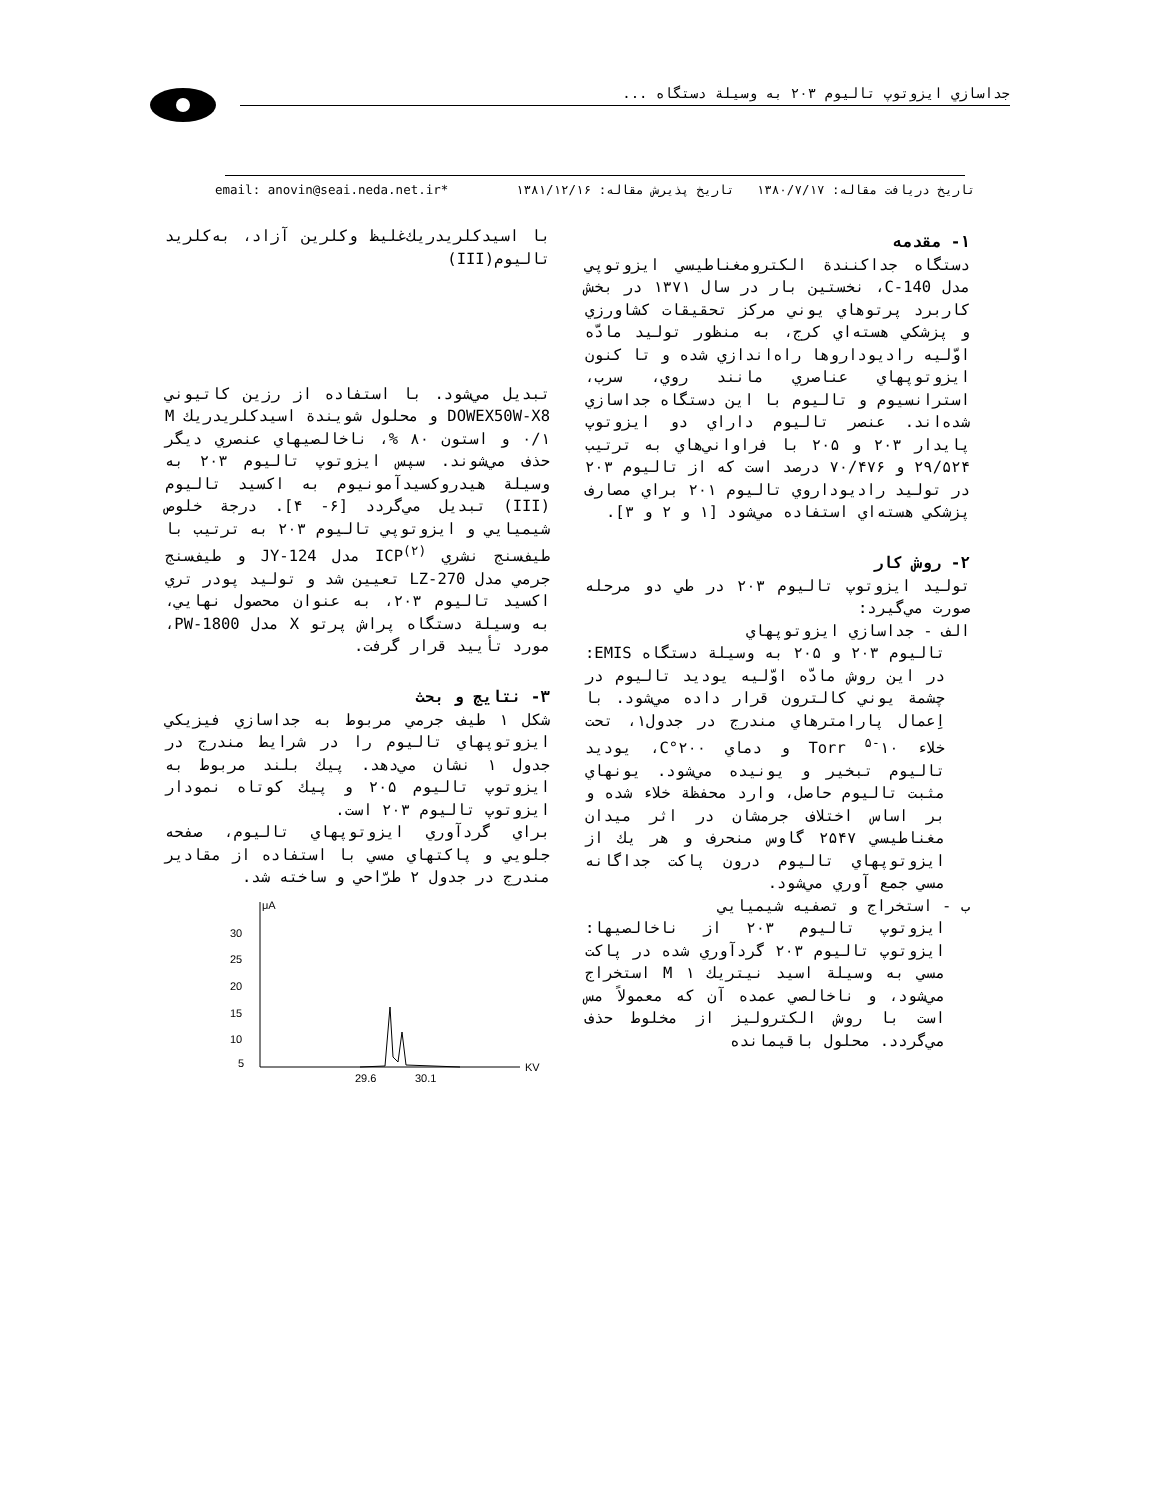جداسازي ايزوتوپ تاليوم ۲۰۳ به وسيلة دستگاه ...
تاريخ دريافت مقاله: ۱۳۸۰/۷/۱۷ تاريخ پذيرش مقاله: ۱۳۸۱/۱۲/۱۶ *email: anovin@seai.neda.net.ir
۱- مقدمه
دستگاه جداكنندة الكترومغناطيسي ايزوتوپي مدل C-140، نخستين بار در سال ۱۳۷۱ در بخش كاربرد پرتوهاي يوني مركز تحقيقات كشاورزي و پزشكي هسته‌اي كرج، به منظور توليد مادّه اوّليه راديوداروها راه‌اندازي شده و تا كنون ايزوتوپهاي عناصري مانند روي، سرب، استرانسيوم و تاليوم با اين دستگاه جداسازي شده‌اند. عنصر تاليوم داراي دو ايزوتوپ پايدار ۲۰۳ و ۲۰۵ با فراواني‌هاي به ترتيب ۲۹/۵۲۴ و ۷۰/۴۷۶ درصد است كه از تاليوم ۲۰۳ در توليد راديوداروي تاليوم ۲۰۱ براي مصارف پزشكي هسته‌اي استفاده مي‌شود [۱ و ۲ و ۳].
۲- روش كار
توليد ايزوتوپ تاليوم ۲۰۳ در طي دو مرحله صورت مي‌گيرد:
الف - جداسازي ايزوتوپهاي
تاليوم ۲۰۳ و ۲۰۵ به وسيلة دستگاه EMIS: در اين روش مادّه اوّليه يوديد تاليوم در چشمة يوني كالترون قرار داده مي‌شود. با اِعمال پارامترهاي مندرج در جدول۱، تحت خلاء Torr <sup>۵-</sup>۱۰ و دماي ۲۰۰°C، يوديد تاليوم تبخير و يونيده مي‌شود. يونهاي مثبت تاليوم حاصل، وارد محفظة خلاء شده و بر اساس اختلاف جرمشان در اثر ميدان مغناطيسي ۲۵۴۷ گاوس منحرف و هر يك از ايزوتوپهاي تاليوم درون پاكت جداگانه مسي جمع آوري مي‌شود.
ب - استخراج و تصفيه شيميايي
ايزوتوپ تاليوم ۲۰۳ از ناخالصيها: ايزوتوپ تاليوم ۲۰۳ گردآوري شده در پاكت مسي به وسيلة اسيد نيتريك M ۱ استخراج مي‌شود، و ناخالصي عمده آن كه معمولاً مس است با روش الكتروليز از مخلوط حذف مي‌گردد. محلول باقيمانده
با اسيدكلريدريك‌غليظ وكلرين آزاد، به‌كلريد تاليوم(III)
تبديل مي‌شود. با استفاده از رزين كاتيوني DOWEX50W-X8 و محلول شويندة اسيدكلريدريك M ۰/۱ و استون ۸۰ %، ناخالصيهاي عنصري ديگر حذف مي‌شوند. سپس ايزوتوپ تاليوم ۲۰۳ به وسيلة هيدروكسيدآمونيوم به اكسيد تاليوم (III) تبديل مي‌گردد [۶- ۴]. درجة خلوص شيميايي و ايزوتوپي تاليوم ۲۰۳ به ترتيب با طيف‌سنج نشري ICP<sup>(۲)</sup> مدل JY-124 و طيف‌سنج جرمي مدل LZ-270 تعيين شد و توليد پودر تري اكسيد تاليوم ۲۰۳، به عنوان محصول نهايي، به وسيلة دستگاه پراش پرتو X مدل PW-1800، مورد تأييد قرار گرفت.
۳- نتايج و بحث
شكل ۱ طيف جرمي مربوط به جداسازي فيزيكي ايزوتوپهاي تاليوم را در شرايط مندرج در جدول ۱ نشان مي‌دهد. پيك بلند مربوط به ايزوتوپ تاليوم ۲۰۵ و پيك كوتاه نمودار ايزوتوپ تاليوم ۲۰۳ است.
براي گردآوري ايزوتوپهاي تاليوم، صفحه جلويي و پاكتهاي مسي با استفاده از مقادير مندرج در جدول ۲ طرّاحي و ساخته شد.
μA
30
25
20
15
10
5
29.6
30.1
KV